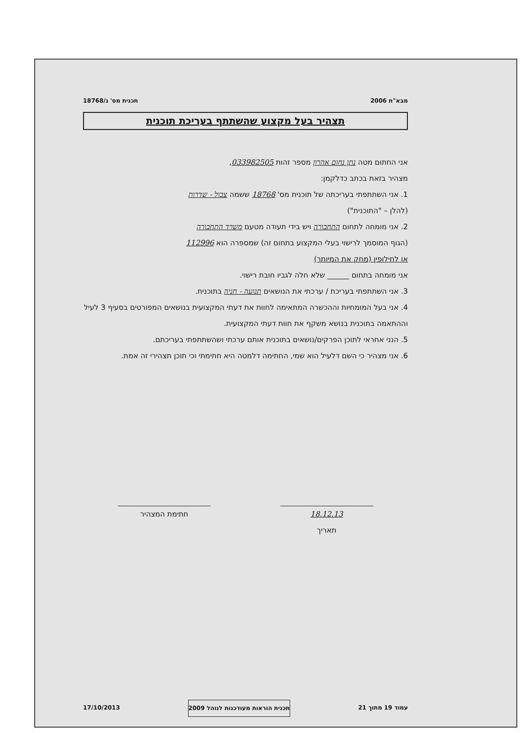מבא"ת 2006 תכנית מס' ג/18768
תצהיר בעל מקצוע שהשתתף בעריכת תוכנית
אני החתום מטה נתן נחום אהרון מספר זהות 033982505,
מצהיר בזאת בכתב כדלקמן:
1. אני השתתפתי בעריכתה של תוכנית מס' 18768 ששמה צבול - שדרות
(להלן – "התוכנית")
2. אני מומחה לתחום התחבורה ויש בידי תעודה מטעם משרד התחבורה
(הגוף המוסמך לרישוי בעלי המקצוע בתחום זה) שמספרה הוא 112996
או לחילופין (מחק את המיותר)
אני מומחה בתחום ______ שלא חלה לגביו חובת רישוי.
3. אני השתתפתי בעריכת / ערכתי את הנושאים תנועה - חניה בתוכנית.
4. אני בעל המומחיות וההכשרה המתאימה לחוות את דעתי המקצועית בנושאים המפורטים בסעיף 3 לעיל וההתאמה בתוכנית בנושא משקף את חוות דעתי המקצועית.
5. הנני אחראי לתוכן הפרקים/נושאים בתוכנית אותם ערכתי ושהשתתפתי בעריכתם.
6. אני מצהיר כי השם דלעיל הוא שמי, החתימה דלמטה היא חתימתי וכי תוכן תצהירי זה אמת.
18.12.13
תאריך
חתימת המצהיר
עמוד 19 מתוך 21 תכנית הוראות מעודכנות לנוהל 2009 17/10/2013